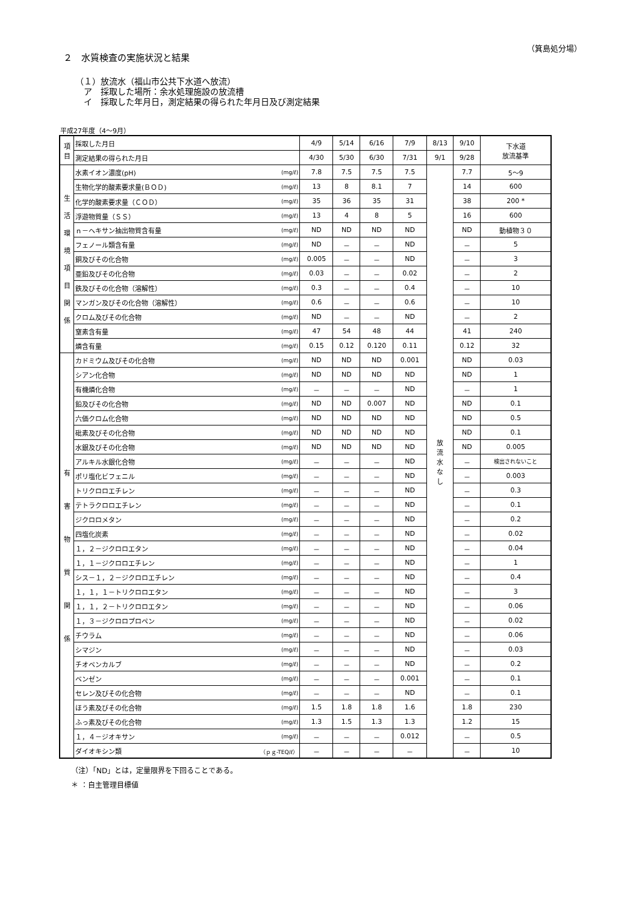（箕島処分場）
２　水質検査の実施状況と結果
（１）放流水（福山市公共下水道へ放流）
　ア　採取した場所：余水処理施設の放流槽
　イ　採取した年月日，測定結果の得られた年月日及び測定結果
平成27年度（4～9月）
| 項目 | 採取した月日 | | 4/9 | 5/14 | 6/16 | 7/9 | 8/13 | 9/10 | 下水道 放流基準 |
| | 測定結果の得られた月日 | | 4/30 | 5/30 | 6/30 | 7/31 | 9/1 | 9/28 | |
| 生 活 環 境 項 目 関 係 | 水素イオン濃度(pH) | (mg/ℓ) | 7.8 | 7.5 | 7.5 | 7.5 | 放 流 水 な し | 7.7 | 5～9 |
| | 生物化学的酸素要求量(ＢＯＤ) | (mg/ℓ) | 13 | 8 | 8.1 | 7 | | 14 | 600 |
| | 化学的酸素要求量（ＣＯＤ） | (mg/ℓ) | 35 | 36 | 35 | 31 | | 38 | 200 * |
| | 浮遊物質量（ＳＳ） | (mg/ℓ) | 13 | 4 | 8 | 5 | | 16 | 600 |
| | ｎ－ヘキサン抽出物質含有量 | (mg/ℓ) | ND | ND | ND | ND | | ND | 動植物３０ |
| | フェノール類含有量 | (mg/ℓ) | ND | － | － | ND | | － | 5 |
| | 銅及びその化合物 | (mg/ℓ) | 0.005 | － | － | ND | | － | 3 |
| | 亜鉛及びその化合物 | (mg/ℓ) | 0.03 | － | － | 0.02 | | － | 2 |
| | 鉄及びその化合物（溶解性） | (mg/ℓ) | 0.3 | － | － | 0.4 | | － | 10 |
| | マンガン及びその化合物（溶解性） | (mg/ℓ) | 0.6 | － | － | 0.6 | | － | 10 |
| | クロム及びその化合物 | (mg/ℓ) | ND | － | － | ND | | － | 2 |
| | 窒素含有量 | (mg/ℓ) | 47 | 54 | 48 | 44 | | 41 | 240 |
| | 燐含有量 | (mg/ℓ) | 0.15 | 0.12 | 0.120 | 0.11 | | 0.12 | 32 |
| 有 害 物 質 関 係 | カドミウム及びその化合物 | (mg/ℓ) | ND | ND | ND | 0.001 | | ND | 0.03 |
| | シアン化合物 | (mg/ℓ) | ND | ND | ND | ND | | ND | 1 |
| | 有機燐化合物 | (mg/ℓ) | － | － | － | ND | | － | 1 |
| | 鉛及びその化合物 | (mg/ℓ) | ND | ND | 0.007 | ND | | ND | 0.1 |
| | 六価クロム化合物 | (mg/ℓ) | ND | ND | ND | ND | | ND | 0.5 |
| | 砒素及びその化合物 | (mg/ℓ) | ND | ND | ND | ND | | ND | 0.1 |
| | 水銀及びその化合物 | (mg/ℓ) | ND | ND | ND | ND | | ND | 0.005 |
| | アルキル水銀化合物 | (mg/ℓ) | － | － | － | ND | | － | 検出されないこと |
| | ポリ塩化ビフェニル | (mg/ℓ) | － | － | － | ND | | － | 0.003 |
| | トリクロロエチレン | (mg/ℓ) | － | － | － | ND | | － | 0.3 |
| | テトラクロロエチレン | (mg/ℓ) | － | － | － | ND | | － | 0.1 |
| | ジクロロメタン | (mg/ℓ) | － | － | － | ND | | － | 0.2 |
| | 四塩化炭素 | (mg/ℓ) | － | － | － | ND | | － | 0.02 |
| | １，２－ジクロロエタン | (mg/ℓ) | － | － | － | ND | | － | 0.04 |
| | １，１－ジクロロエチレン | (mg/ℓ) | － | － | － | ND | | － | 1 |
| | シス－１，２－ジクロロエチレン | (mg/ℓ) | － | － | － | ND | | － | 0.4 |
| | １，１，１－トリクロロエタン | (mg/ℓ) | － | － | － | ND | | － | 3 |
| | １，１，２－トリクロロエタン | (mg/ℓ) | － | － | － | ND | | － | 0.06 |
| | １，３－ジクロロプロペン | (mg/ℓ) | － | － | － | ND | | － | 0.02 |
| | チウラム | (mg/ℓ) | － | － | － | ND | | － | 0.06 |
| | シマジン | (mg/ℓ) | － | － | － | ND | | － | 0.03 |
| | チオベンカルブ | (mg/ℓ) | － | － | － | ND | | － | 0.2 |
| | ベンゼン | (mg/ℓ) | － | － | － | 0.001 | | － | 0.1 |
| | セレン及びその化合物 | (mg/ℓ) | － | － | － | ND | | － | 0.1 |
| | ほう素及びその化合物 | (mg/ℓ) | 1.5 | 1.8 | 1.8 | 1.6 | | 1.8 | 230 |
| | ふっ素及びその化合物 | (mg/ℓ) | 1.3 | 1.5 | 1.3 | 1.3 | | 1.2 | 15 |
| | １，４－ジオキサン | (mg/ℓ) | － | － | － | 0.012 | | － | 0.5 |
| | ダイオキシン類 | （ｐｇ-TEQ/ℓ） | － | － | － | － | | － | 10 |
（注）「ND」とは，定量限界を下回ることである。
＊ ：自主管理目標値